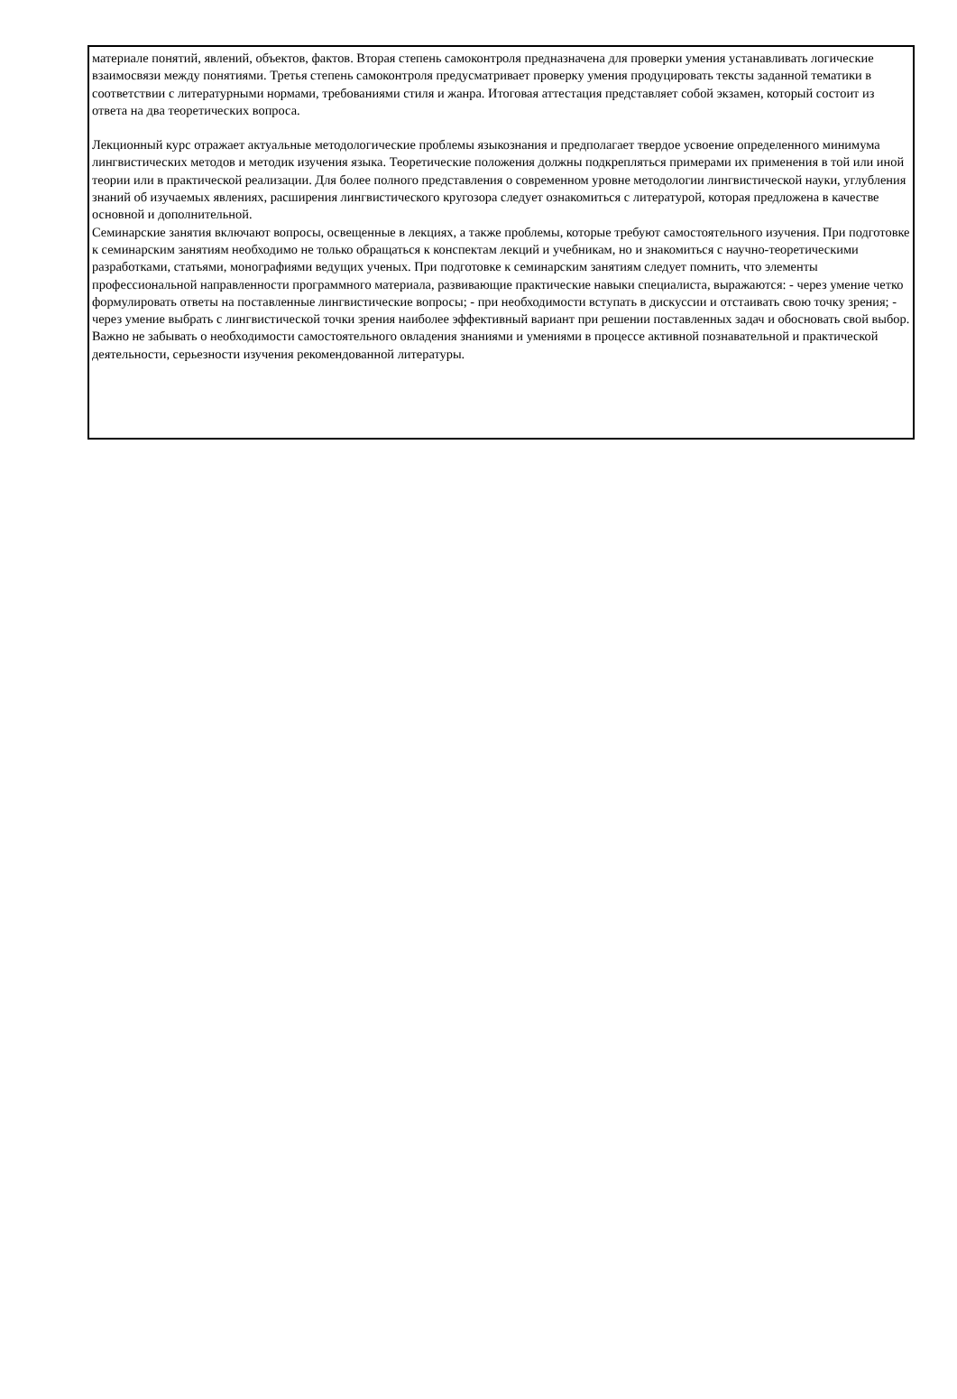материале понятий, явлений, объектов, фактов. Вторая степень самоконтроля предназначена для проверки умения устанавливать логические взаимосвязи между понятиями. Третья степень самоконтроля предусматривает проверку умения продуцировать тексты заданной тематики в соответствии с литературными нормами, требованиями стиля и жанра. Итоговая аттестация представляет собой экзамен, который состоит из ответа на два теоретических вопроса.
Лекционный курс отражает актуальные методологические проблемы языкознания и предполагает твердое усвоение определенного минимума лингвистических методов и методик изучения языка. Теоретические положения должны подкрепляться примерами их применения в той или иной теории или в практической реализации. Для более полного представления о современном уровне методологии лингвистической науки, углубления знаний об изучаемых явлениях, расширения лингвистического кругозора следует ознакомиться с литературой, которая предложена в качестве основной и дополнительной.
Семинарские занятия включают вопросы, освещенные в лекциях, а также проблемы, которые требуют самостоятельного изучения. При подготовке к семинарским занятиям необходимо не только обращаться к конспектам лекций и учебникам, но и знакомиться с научно-теоретическими разработками, статьями, монографиями ведущих ученых. При подготовке к семинарским занятиям следует помнить, что элементы профессиональной направленности программного материала, развивающие практические навыки специалиста, выражаются: - через умение четко формулировать ответы на поставленные лингвистические вопросы; - при необходимости вступать в дискуссии и отстаивать свою точку зрения; - через умение выбрать с лингвистической точки зрения наиболее эффективный вариант при решении поставленных задач и обосновать свой выбор. Важно не забывать о необходимости самостоятельного овладения знаниями и умениями в процессе активной познавательной и практической деятельности, серьезности изучения рекомендованной литературы.